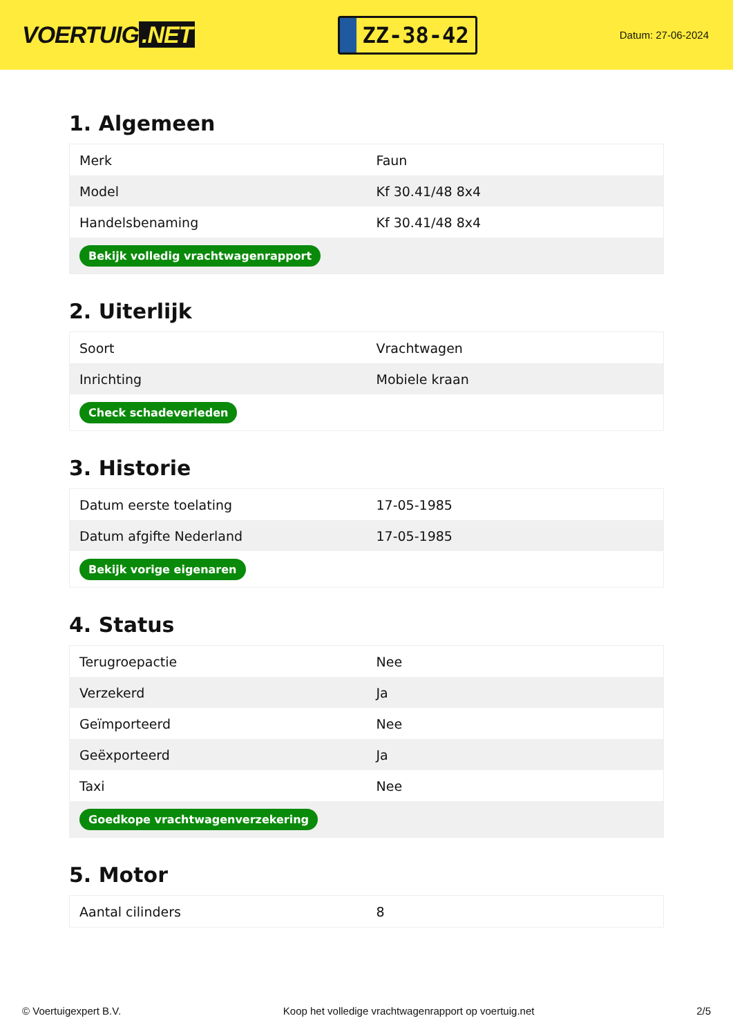VOERTUIG.NET
ZZ-38-42
Datum: 27-06-2024
1. Algemeen
| Merk | Faun |
| Model | Kf 30.41/48 8x4 |
| Handelsbenaming | Kf 30.41/48 8x4 |
| Bekijk volledig vrachtwagenrapport | |
2. Uiterlijk
| Soort | Vrachtwagen |
| Inrichting | Mobiele kraan |
| Check schadeverleden | |
3. Historie
| Datum eerste toelating | 17-05-1985 |
| Datum afgifte Nederland | 17-05-1985 |
| Bekijk vorige eigenaren | |
4. Status
| Terugroepactie | Nee |
| Verzekerd | Ja |
| Geïmporteerd | Nee |
| Geëxporteerd | Ja |
| Taxi | Nee |
| Goedkope vrachtwagenverzekering | |
5. Motor
| Aantal cilinders | 8 |
© Voertuigexpert B.V. Koop het volledige vrachtwagenrapport op voertuig.net 2/5